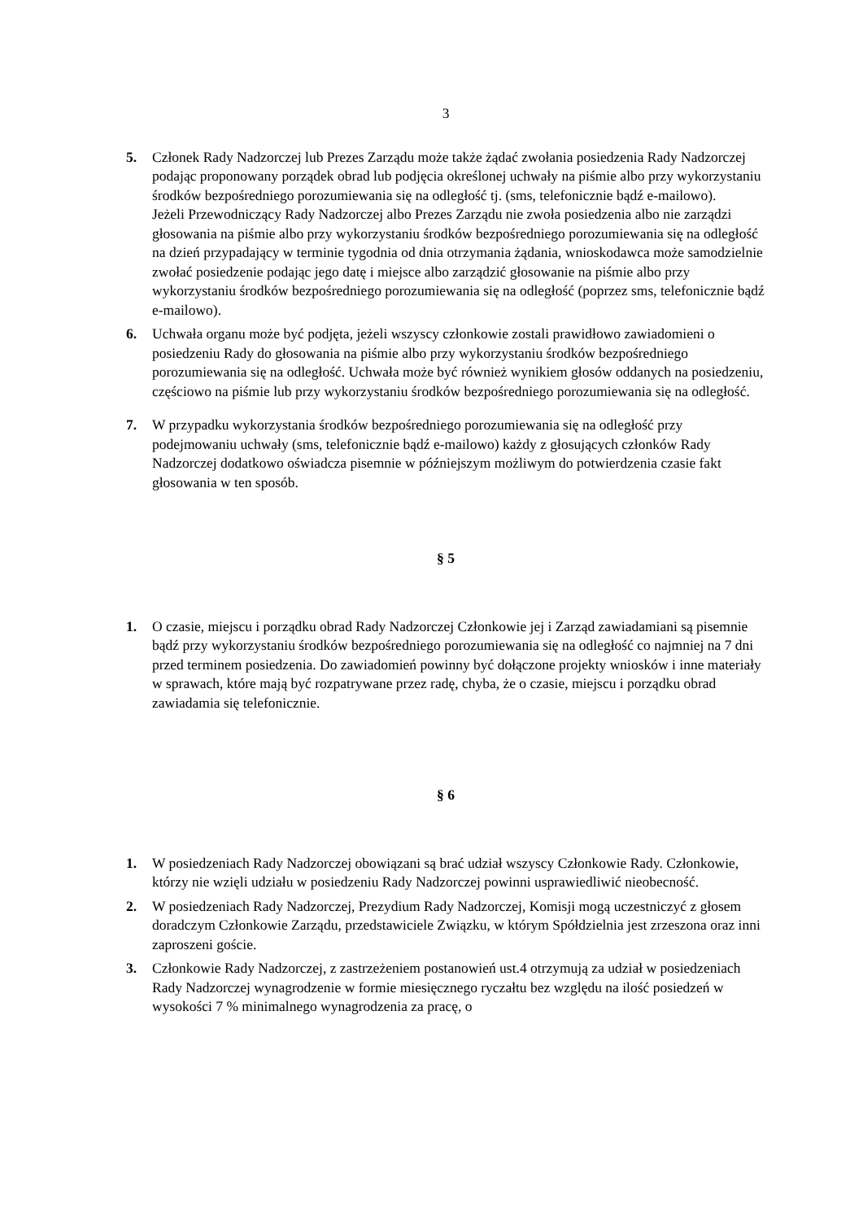3
5. Członek Rady Nadzorczej lub Prezes Zarządu może także żądać zwołania posiedzenia Rady Nadzorczej podając proponowany porządek obrad lub podjęcia określonej uchwały na piśmie albo przy wykorzystaniu środków bezpośredniego porozumiewania się na odległość tj. (sms, telefonicznie bądź e-mailowo).
Jeżeli Przewodniczący Rady Nadzorczej albo Prezes Zarządu nie zwoła posiedzenia albo nie zarządzi głosowania na piśmie albo przy wykorzystaniu środków bezpośredniego porozumiewania się na odległość na dzień przypadający w terminie tygodnia od dnia otrzymania żądania, wnioskodawca może samodzielnie zwołać posiedzenie podając jego datę i miejsce albo zarządzić głosowanie na piśmie albo przy wykorzystaniu środków bezpośredniego porozumiewania się na odległość (poprzez sms, telefonicznie bądź e-mailowo).
6. Uchwała organu może być podjęta, jeżeli wszyscy członkowie zostali prawidłowo zawiadomieni o posiedzeniu Rady do głosowania na piśmie albo przy wykorzystaniu środków bezpośredniego porozumiewania się na odległość. Uchwała może być również wynikiem głosów oddanych na posiedzeniu, częściowo na piśmie lub przy wykorzystaniu środków bezpośredniego porozumiewania się na odległość.
7. W przypadku wykorzystania środków bezpośredniego porozumiewania się na odległość przy podejmowaniu uchwały (sms, telefonicznie bądź e-mailowo) każdy z głosujących członków Rady Nadzorczej dodatkowo oświadcza pisemnie w późniejszym możliwym do potwierdzenia czasie fakt głosowania w ten sposób.
§ 5
1. O czasie, miejscu i porządku obrad Rady Nadzorczej Członkowie jej i Zarząd zawiadamiani są pisemnie bądź przy wykorzystaniu środków bezpośredniego porozumiewania się na odległość co najmniej na 7 dni przed terminem posiedzenia. Do zawiadomień powinny być dołączone projekty wniosków i inne materiały w sprawach, które mają być rozpatrywane przez radę, chyba, że o czasie, miejscu i porządku obrad zawiadamia się telefonicznie.
§ 6
1. W posiedzeniach Rady Nadzorczej obowiązani są brać udział wszyscy Członkowie Rady. Członkowie, którzy nie wzięli udziału w posiedzeniu Rady Nadzorczej powinni usprawiedliwić nieobecność.
2. W posiedzeniach Rady Nadzorczej, Prezydium Rady Nadzorczej, Komisji mogą uczestniczyć z głosem doradczym Członkowie Zarządu, przedstawiciele Związku, w którym Spółdzielnia jest zrzeszona oraz inni zaproszeni goście.
3. Członkowie Rady Nadzorczej, z zastrzeżeniem postanowień ust.4 otrzymują za udział w posiedzeniach Rady Nadzorczej wynagrodzenie w formie miesięcznego ryczałtu bez względu na ilość posiedzeń w wysokości 7 % minimalnego wynagrodzenia za pracę, o